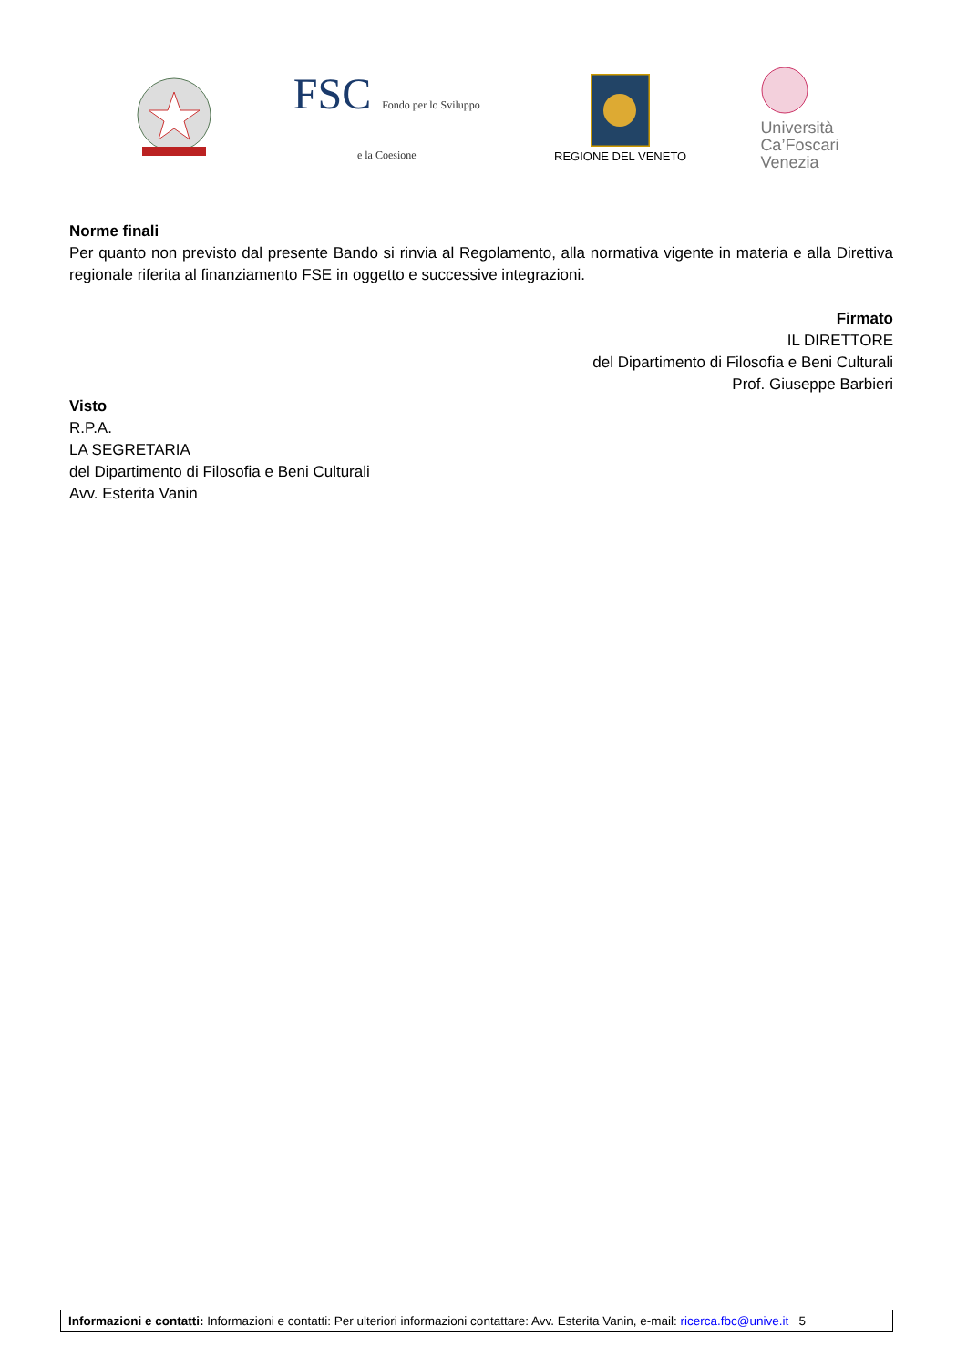FSC Fondo per lo Sviluppo
e la Coesione
REGIONE DEL VENETO
Università
Ca’Foscari
Venezia
Norme finali
Per quanto non previsto dal presente Bando si rinvia al Regolamento, alla normativa vigente in materia e alla Direttiva regionale riferita al finanziamento FSE in oggetto e successive integrazioni.
Firmato
IL DIRETTORE
del Dipartimento di Filosofia e Beni Culturali
Prof. Giuseppe Barbieri
Visto
R.P.A.
LA SEGRETARIA
del Dipartimento di Filosofia e Beni Culturali
Avv. Esterita Vanin
Informazioni e contatti: Informazioni e contatti: Per ulteriori informazioni contattare: Avv. Esterita Vanin, e-mail: ricerca.fbc@unive.it 5